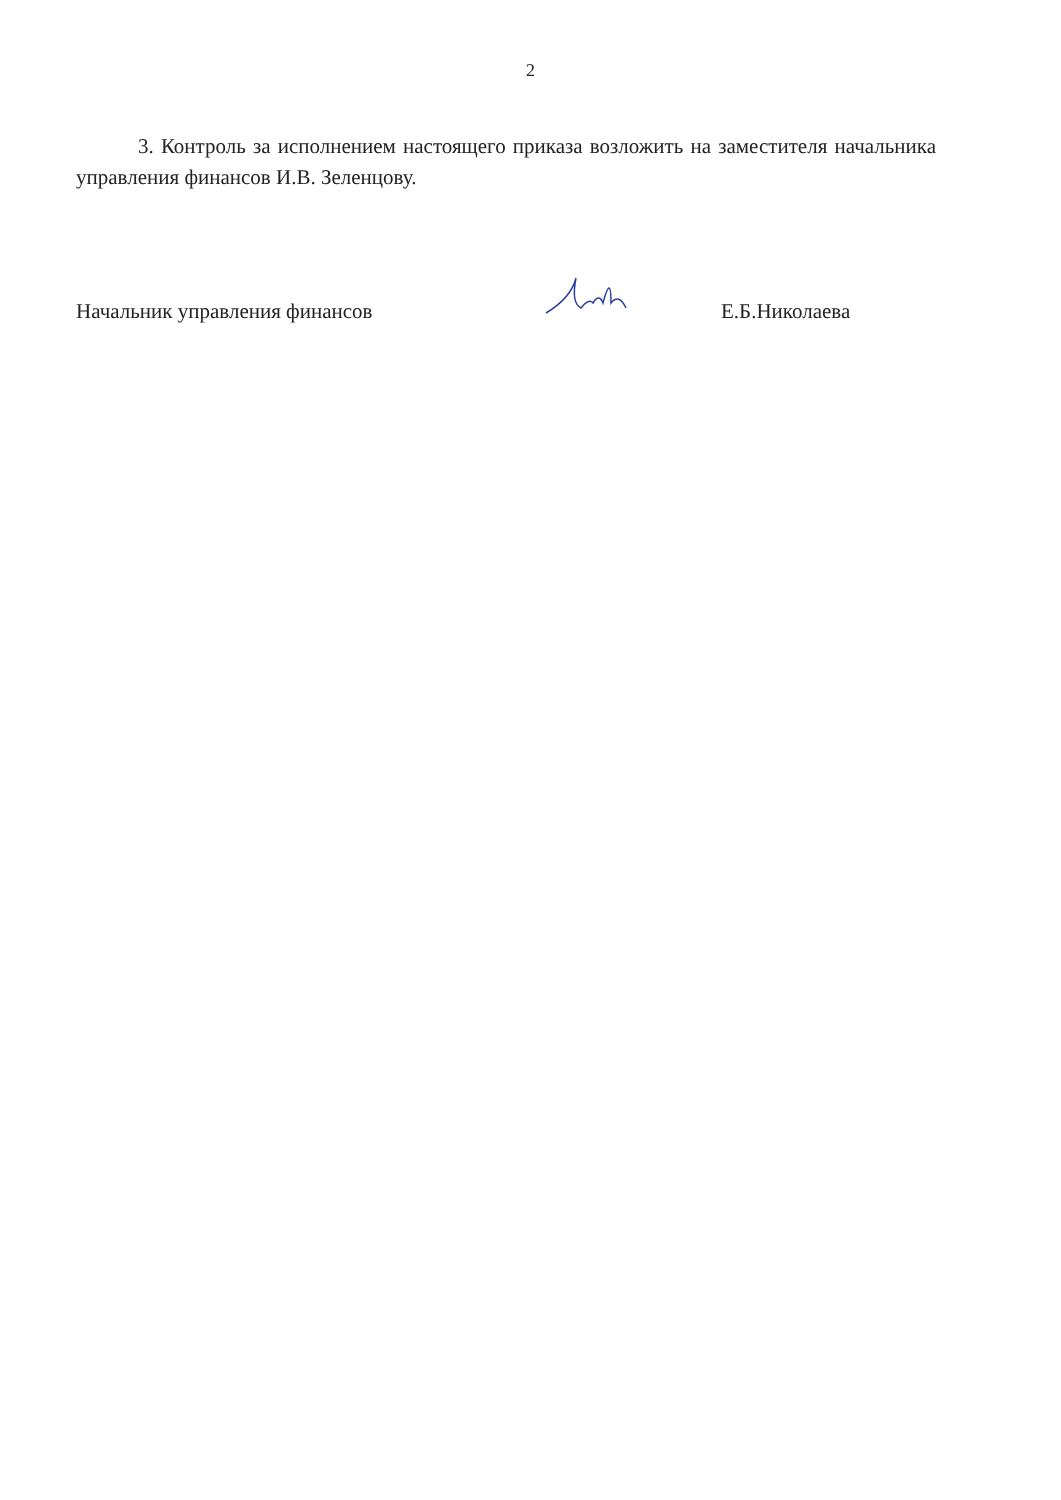2
3. Контроль за исполнением настоящего приказа возложить на заместителя начальника управления финансов И.В. Зеленцову.
Начальник управления финансов
Е.Б.Николаева